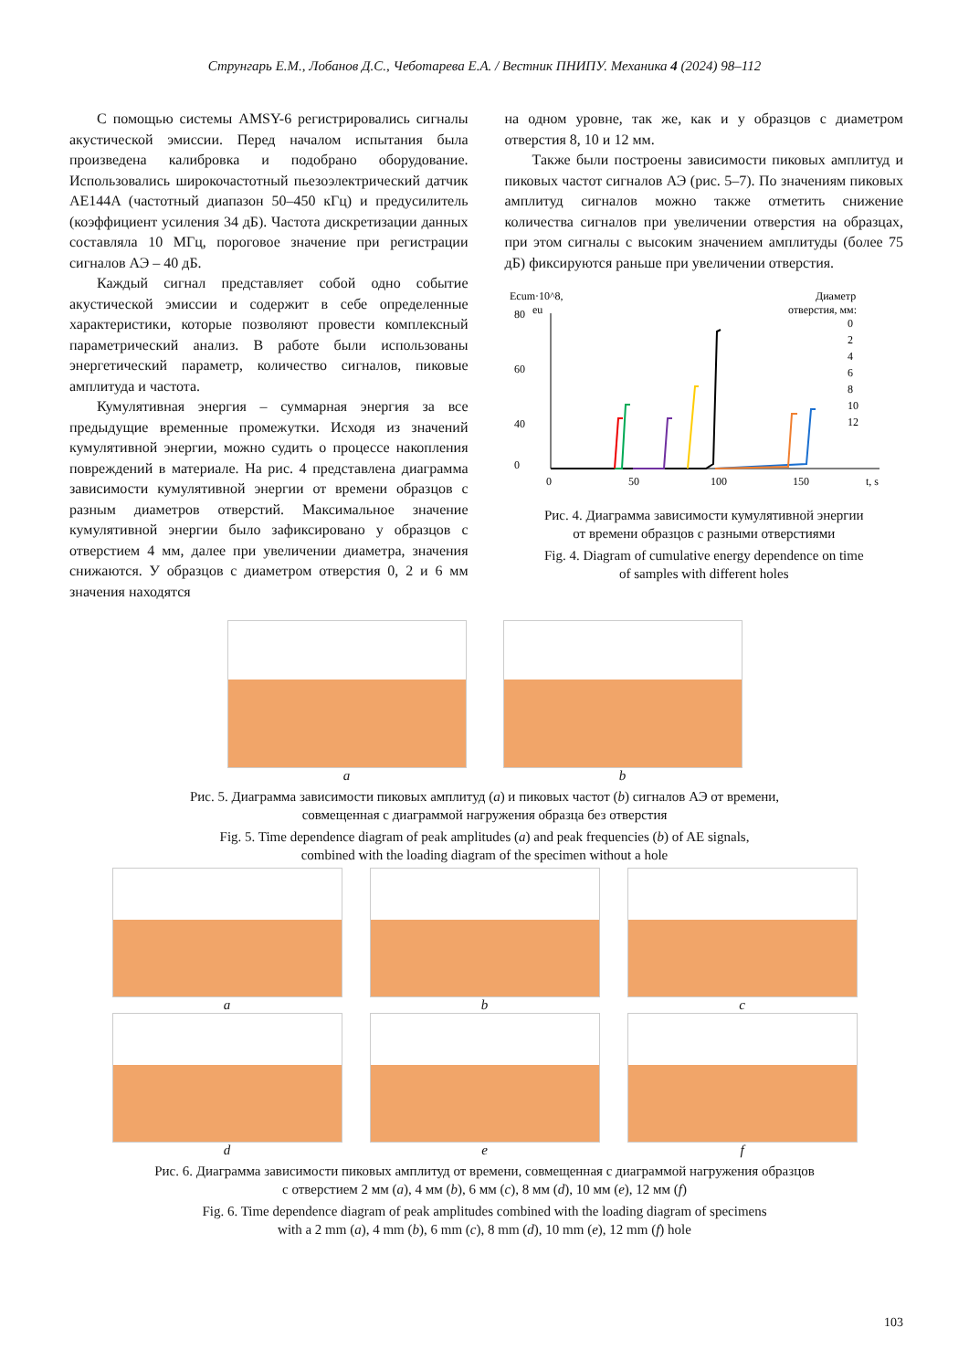Струнгарь Е.М., Лобанов Д.С., Чеботарева Е.А. / Вестник ПНИПУ. Механика 4 (2024) 98–112
С помощью системы AMSY-6 регистрировались сигналы акустической эмиссии. Перед началом испытания была произведена калибровка и подобрано оборудование. Использовались широкочастотный пьезоэлектрический датчик AE144A (частотный диапазон 50–450 кГц) и предусилитель (коэффициент усиления 34 дБ). Частота дискретизации данных составляла 10 МГц, пороговое значение при регистрации сигналов АЭ – 40 дБ.
Каждый сигнал представляет собой одно событие акустической эмиссии и содержит в себе определенные характеристики, которые позволяют провести комплексный параметрический анализ. В работе были использованы энергетический параметр, количество сигналов, пиковые амплитуда и частота.
Кумулятивная энергия – суммарная энергия за все предыдущие временные промежутки. Исходя из значений кумулятивной энергии, можно судить о процессе накопления повреждений в материале. На рис. 4 представлена диаграмма зависимости кумулятивной энергии от времени образцов с разным диаметров отверстий. Максимальное значение кумулятивной энергии было зафиксировано у образцов с отверстием 4 мм, далее при увеличении диаметра, значения снижаются. У образцов с диаметром отверстия 0, 2 и 6 мм значения находятся
на одном уровне, так же, как и у образцов с диаметром отверстия 8, 10 и 12 мм.
Также были построены зависимости пиковых амплитуд и пиковых частот сигналов АЭ (рис. 5–7). По значениям пиковых амплитуд сигналов можно также отметить снижение количества сигналов при увеличении отверстия на образцах, при этом сигналы с высоким значением амплитуды (более 75 дБ) фиксируются раньше при увеличении отверстия.
Ecum·10^8,
eu
Диаметр
отверстия, мм:
80
60
40
0
0
50
100
150
t, s
0
2
4
6
8
10
12
Рис. 4. Диаграмма зависимости кумулятивной энергии
от времени образцов с разными отверстиями
Fig. 4. Diagram of cumulative energy dependence on time
of samples with different holes
a b
Рис. 5. Диаграмма зависимости пиковых амплитуд (a) и пиковых частот (b) сигналов АЭ от времени,
совмещенная с диаграммой нагружения образца без отверстия
Fig. 5. Time dependence diagram of peak amplitudes (a) and peak frequencies (b) of AE signals,
combined with the loading diagram of the specimen without a hole
a b c
d e f
Рис. 6. Диаграмма зависимости пиковых амплитуд от времени, совмещенная с диаграммой нагружения образцов
с отверстием 2 мм (a), 4 мм (b), 6 мм (c), 8 мм (d), 10 мм (e), 12 мм (f)
Fig. 6. Time dependence diagram of peak amplitudes combined with the loading diagram of specimens
with a 2 mm (a), 4 mm (b), 6 mm (c), 8 mm (d), 10 mm (e), 12 mm (f) hole
103